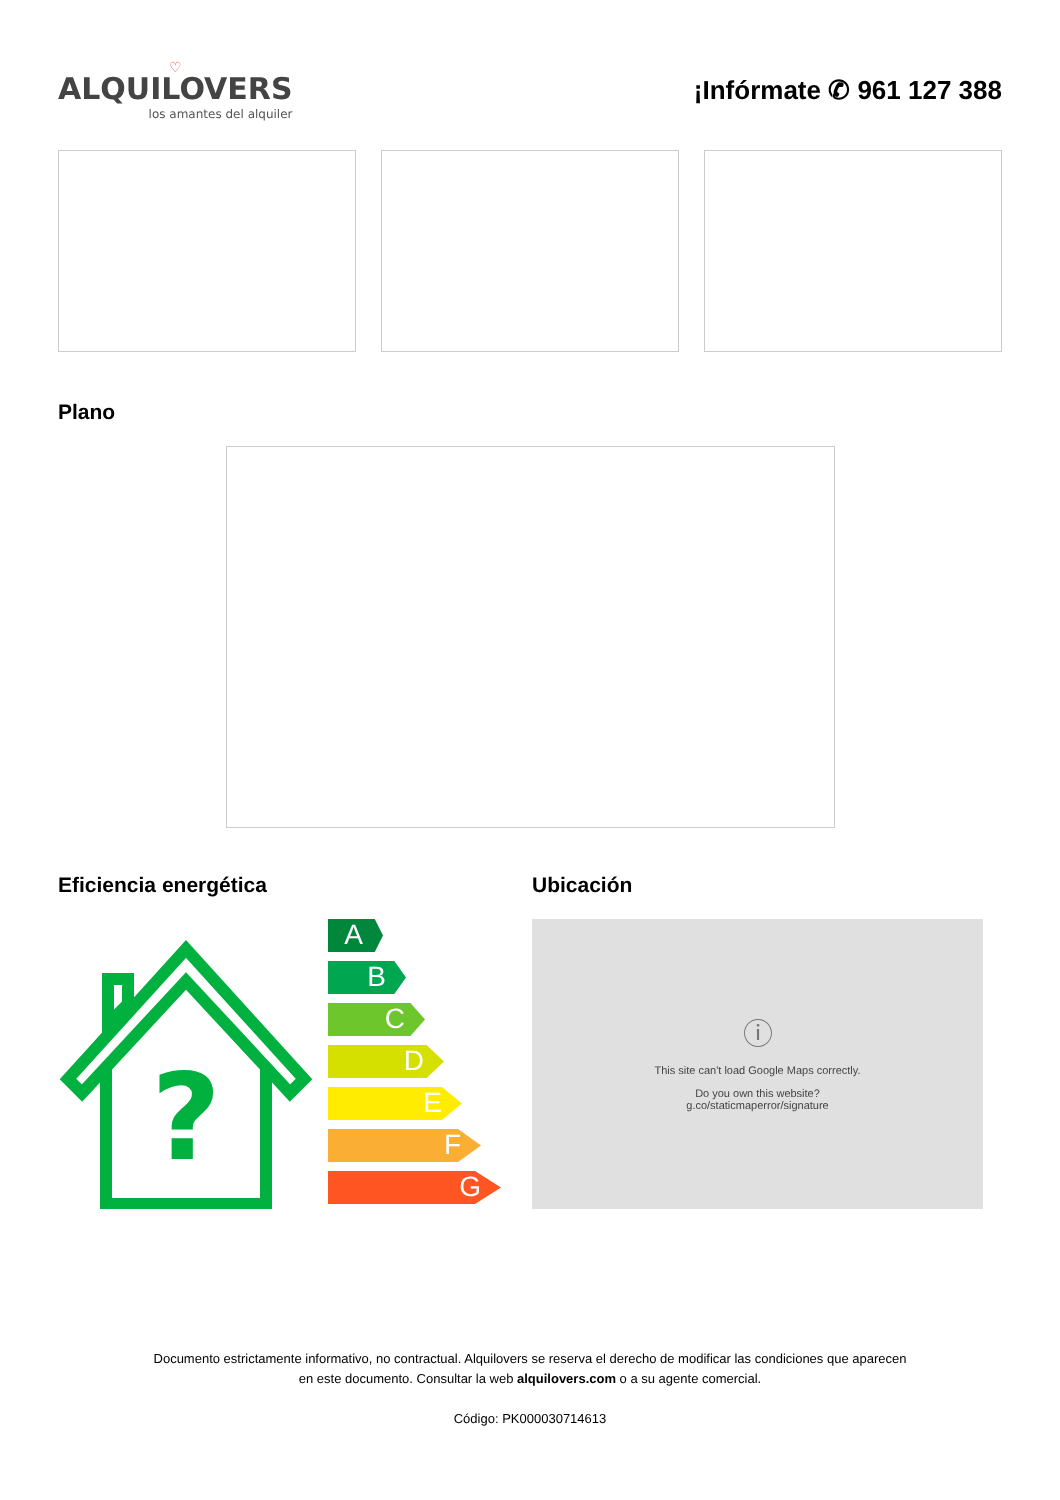♡
ALQUILOVERS
los amantes del alquiler
¡Infórmate ✆ 961 127 388
Plano
Eficiencia energética
?
A
B
C
D
E
F
G
Ubicación
ⓘ
This site can't load Google Maps correctly.
Do you own this website?
g.co/staticmaperror/signature
Documento estrictamente informativo, no contractual. Alquilovers se reserva el derecho de modificar las condiciones que aparecen
en este documento. Consultar la web alquilovers.com o a su agente comercial.
Código: PK000030714613